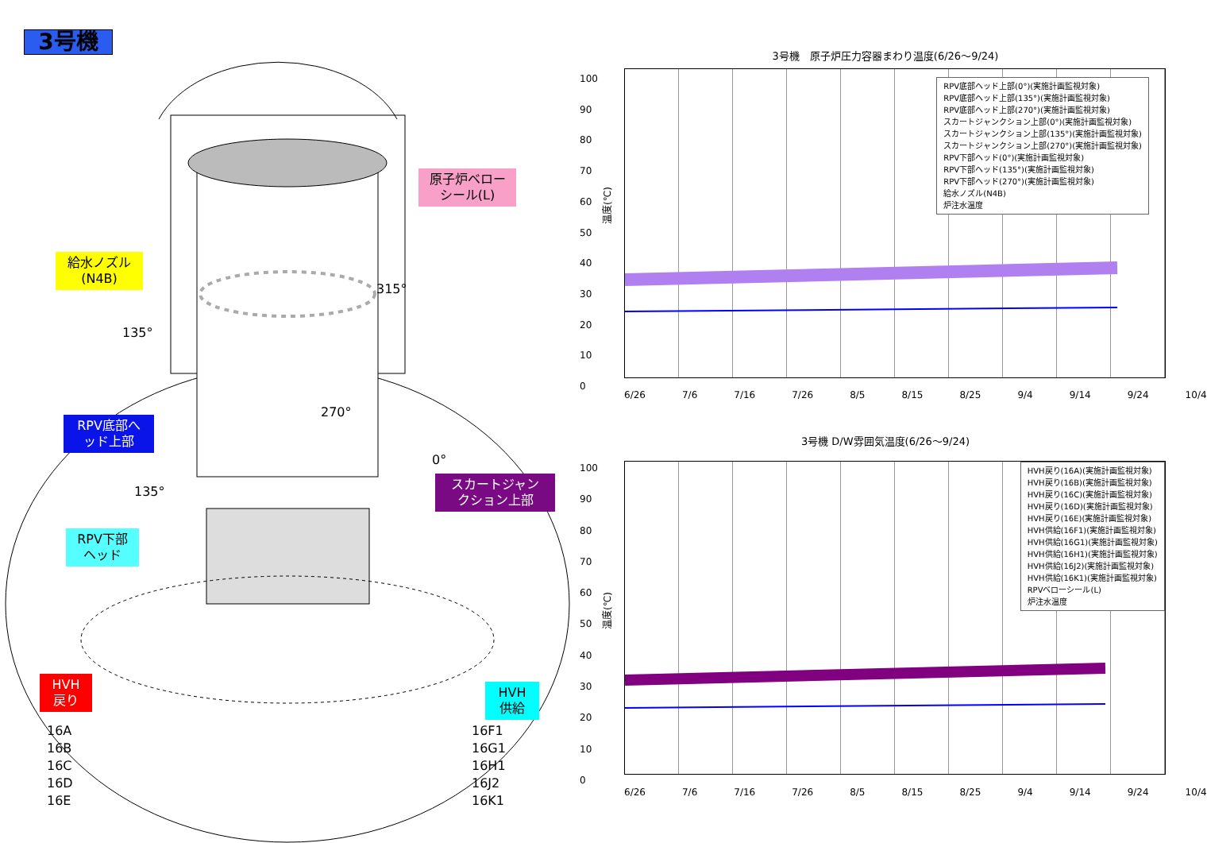3号機
原子炉ベロー
シール(L)
給水ノズル
(N4B)
315°
135°
270°
RPV底部へ
ッド上部
0°
135°
スカートジャン
クション上部
RPV下部
ヘッド
HVH
戻り
HVH
供給
16A
16B
16C
16D
16E
16F1
16G1
16H1
16J2
16K1
3号機　原子炉圧力容器まわり温度(6/26～9/24)
温度(℃)
100
90
80
70
60
50
40
30
20
10
0
RPV底部ヘッド上部(0°)(実施計画監視対象)
RPV底部ヘッド上部(135°)(実施計画監視対象)
RPV底部ヘッド上部(270°)(実施計画監視対象)
スカートジャンクション上部(0°)(実施計画監視対象)
スカートジャンクション上部(135°)(実施計画監視対象)
スカートジャンクション上部(270°)(実施計画監視対象)
RPV下部ヘッド(0°)(実施計画監視対象)
RPV下部ヘッド(135°)(実施計画監視対象)
RPV下部ヘッド(270°)(実施計画監視対象)
給水ノズル(N4B)
炉注水温度
6/26 7/6 7/16 7/26 8/5 8/15 8/25 9/4 9/14 9/24 10/4
3号機 D/W雰囲気温度(6/26～9/24)
温度(℃)
100
90
80
70
60
50
40
30
20
10
0
HVH戻り(16A)(実施計画監視対象)
HVH戻り(16B)(実施計画監視対象)
HVH戻り(16C)(実施計画監視対象)
HVH戻り(16D)(実施計画監視対象)
HVH戻り(16E)(実施計画監視対象)
HVH供給(16F1)(実施計画監視対象)
HVH供給(16G1)(実施計画監視対象)
HVH供給(16H1)(実施計画監視対象)
HVH供給(16J2)(実施計画監視対象)
HVH供給(16K1)(実施計画監視対象)
RPVベローシール(L)
炉注水温度
6/26 7/6 7/16 7/26 8/5 8/15 8/25 9/4 9/14 9/24 10/4